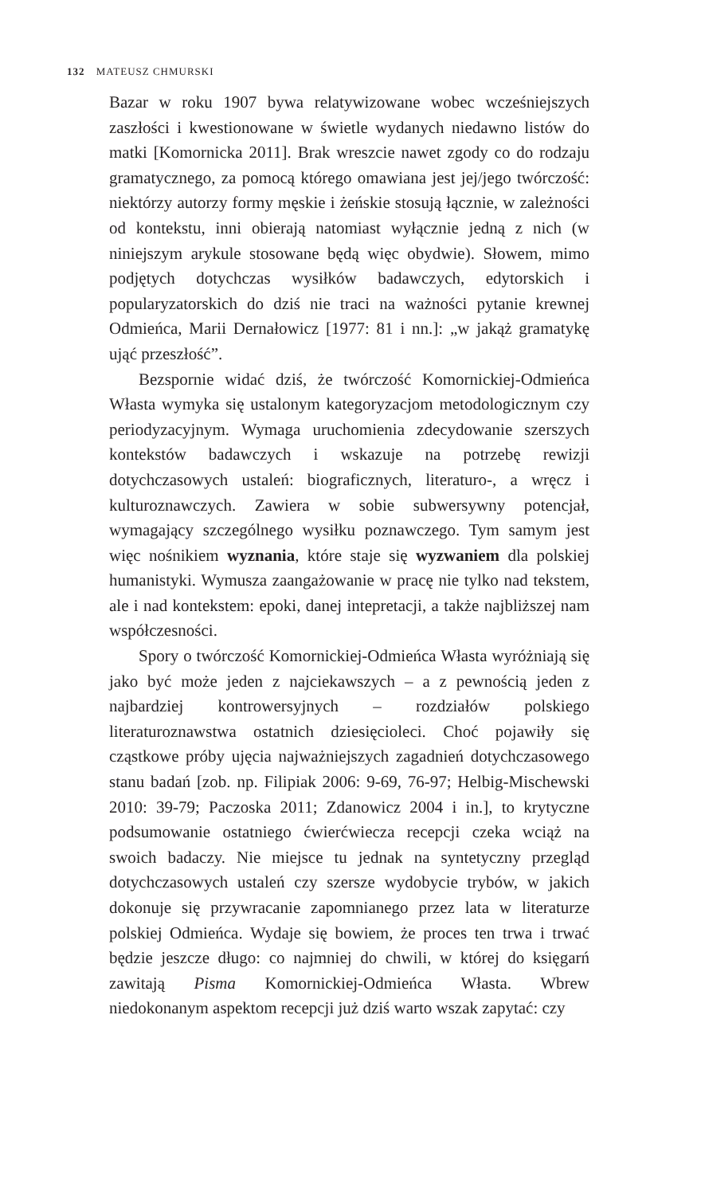132 MATEUSZ CHMURSKI
Bazar w roku 1907 bywa relatywizowane wobec wcześniejszych zaszłości i kwestionowane w świetle wydanych niedawno listów do matki [Komornicka 2011]. Brak wreszcie nawet zgody co do rodzaju gramatycznego, za pomocą którego omawiana jest jej/jego twórczość: niektórzy autorzy formy męskie i żeńskie stosują łącznie, w zależności od kontekstu, inni obierają natomiast wyłącznie jedną z nich (w niniejszym arykule stosowane będą więc obydwie). Słowem, mimo podjętych dotychczas wysiłków badawczych, edytorskich i popularyzatorskich do dziś nie traci na ważności pytanie krewnej Odmieńca, Marii Dernałowicz [1977: 81 i nn.]: „w jakąż gramatykę ująć przeszłość”.
Bezspornie widać dziś, że twórczość Komornickiej-Odmieńca Własta wymyka się ustalonym kategoryzacjom metodologicznym czy periodyzacyjnym. Wymaga uruchomienia zdecydowanie szerszych kontekstów badawczych i wskazuje na potrzebę rewizji dotychczasowych ustaleń: biograficznych, literaturo-, a wręcz i kulturoznawczych. Zawiera w sobie subwersywny potencjał, wymagający szczególnego wysiłku poznawczego. Tym samym jest więc nośnikiem wyznania, które staje się wyzwaniem dla polskiej humanistyki. Wymusza zaangażowanie w pracę nie tylko nad tekstem, ale i nad kontekstem: epoki, danej intepretacji, a także najbliższej nam współczesności.
Spory o twórczość Komornickiej-Odmieńca Własta wyróżniają się jako być może jeden z najciekawszych – a z pewnością jeden z najbardziej kontrowersyjnych – rozdziałów polskiego literaturoznawstwa ostatnich dziesięcioleci. Choć pojawiły się cząstkowe próby ujęcia najważniejszych zagadnień dotychczasowego stanu badań [zob. np. Filipiak 2006: 9-69, 76-97; Helbig-Mischewski 2010: 39-79; Paczoska 2011; Zdanowicz 2004 i in.], to krytyczne podsumowanie ostatniego ćwierćwiecza recepcji czeka wciąż na swoich badaczy. Nie miejsce tu jednak na syntetyczny przegląd dotychczasowych ustaleń czy szersze wydobycie trybów, w jakich dokonuje się przywracanie zapomnianego przez lata w literaturze polskiej Odmieńca. Wydaje się bowiem, że proces ten trwa i trwać będzie jeszcze długo: co najmniej do chwili, w której do księgarń zawitają Pisma Komornickiej-Odmieńca Własta. Wbrew niedokonanym aspektom recepcji już dziś warto wszak zapytać: czy